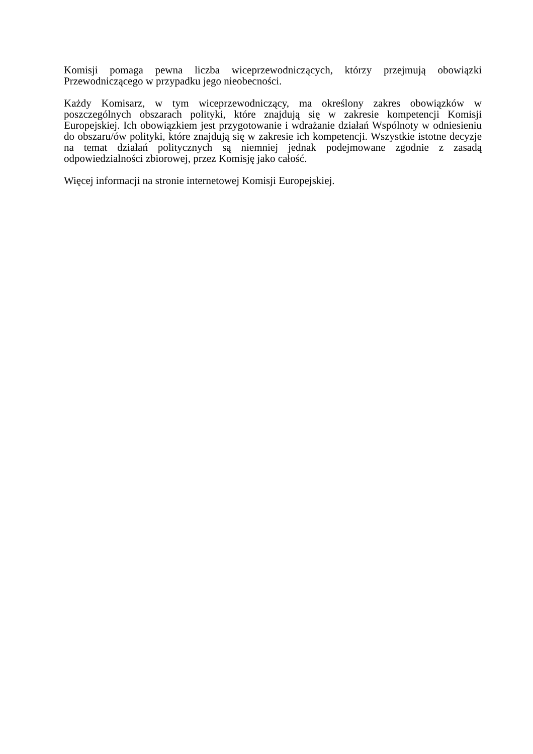Komisji pomaga pewna liczba wiceprzewodniczących, którzy przejmują obowiązki Przewodniczącego w przypadku jego nieobecności.
Każdy Komisarz, w tym wiceprzewodniczący, ma określony zakres obowiązków w poszczególnych obszarach polityki, które znajdują się w zakresie kompetencji Komisji Europejskiej. Ich obowiązkiem jest przygotowanie i wdrażanie działań Wspólnoty w odniesieniu do obszaru/ów polityki, które znajdują się w zakresie ich kompetencji. Wszystkie istotne decyzje na temat działań politycznych są niemniej jednak podejmowane zgodnie z zasadą odpowiedzialności zbiorowej, przez Komisję jako całość.
Więcej informacji na stronie internetowej Komisji Europejskiej.